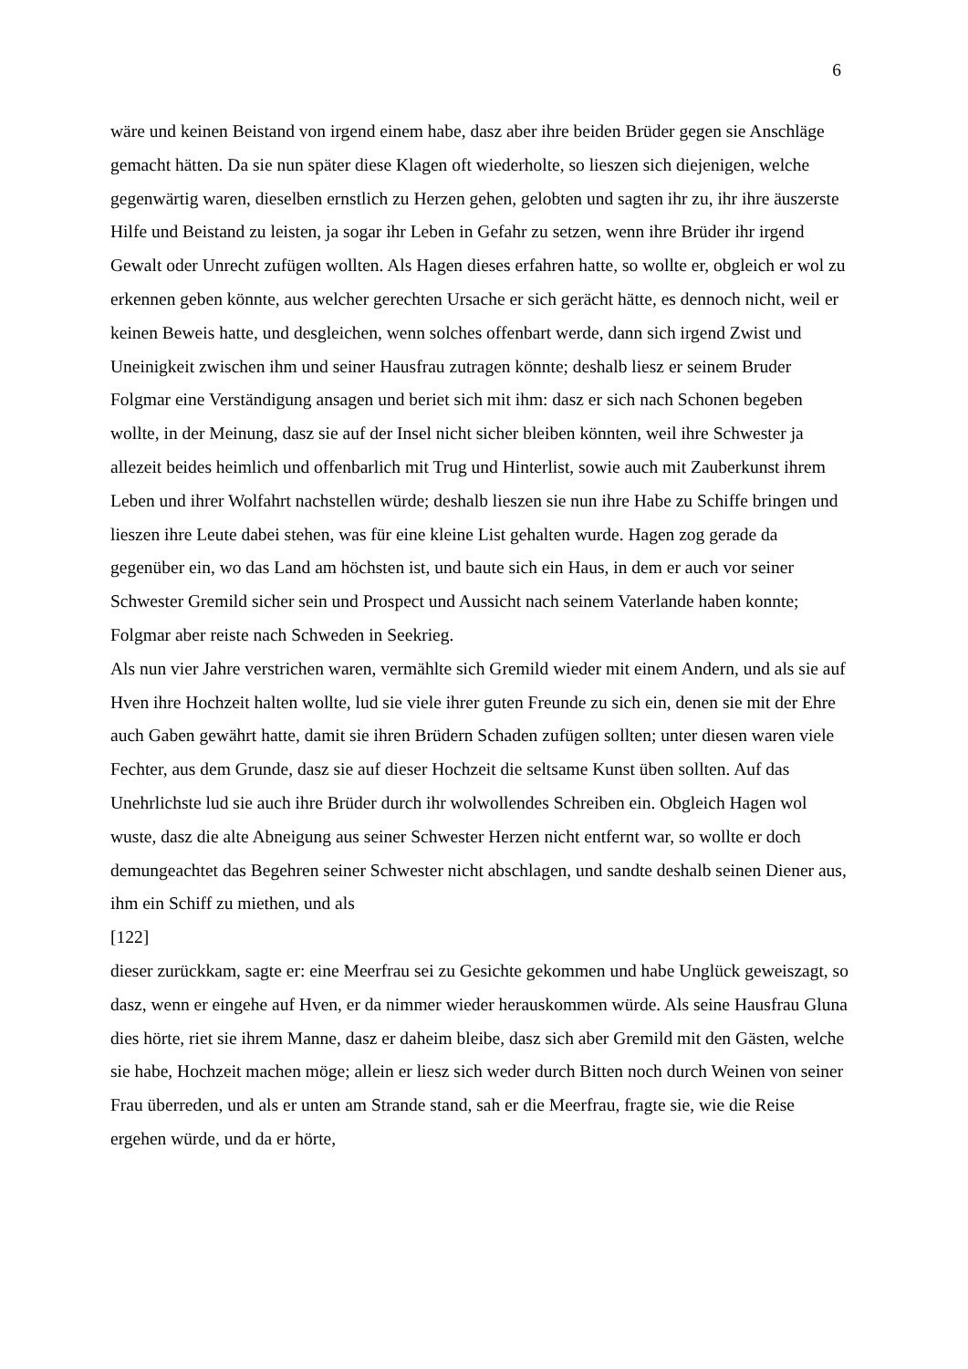6
wäre und keinen Beistand von irgend einem habe, dasz aber ihre beiden Brüder gegen sie Anschläge gemacht hätten. Da sie nun später diese Klagen oft wiederholte, so lieszen sich diejenigen, welche gegenwärtig waren, dieselben ernstlich zu Herzen gehen, gelobten und sagten ihr zu, ihr ihre äuszerste Hilfe und Beistand zu leisten, ja sogar ihr Leben in Gefahr zu setzen, wenn ihre Brüder ihr irgend Gewalt oder Unrecht zufügen wollten. Als Hagen dieses erfahren hatte, so wollte er, obgleich er wol zu erkennen geben könnte, aus welcher gerechten Ursache er sich gerächt hätte, es dennoch nicht, weil er keinen Beweis hatte, und desgleichen, wenn solches offenbart werde, dann sich irgend Zwist und Uneinigkeit zwischen ihm und seiner Hausfrau zutragen könnte; deshalb liesz er seinem Bruder Folgmar eine Verständigung ansagen und beriet sich mit ihm: dasz er sich nach Schonen begeben wollte, in der Meinung, dasz sie auf der Insel nicht sicher bleiben könnten, weil ihre Schwester ja allezeit beides heimlich und offenbarlich mit Trug und Hinterlist, sowie auch mit Zauberkunst ihrem Leben und ihrer Wolfahrt nachstellen würde; deshalb lieszen sie nun ihre Habe zu Schiffe bringen und lieszen ihre Leute dabei stehen, was für eine kleine List gehalten wurde. Hagen zog gerade da gegenüber ein, wo das Land am höchsten ist, und baute sich ein Haus, in dem er auch vor seiner Schwester Gremild sicher sein und Prospect und Aussicht nach seinem Vaterlande haben konnte; Folgmar aber reiste nach Schweden in Seekrieg.
Als nun vier Jahre verstrichen waren, vermählte sich Gremild wieder mit einem Andern, und als sie auf Hven ihre Hochzeit halten wollte, lud sie viele ihrer guten Freunde zu sich ein, denen sie mit der Ehre auch Gaben gewährt hatte, damit sie ihren Brüdern Schaden zufügen sollten; unter diesen waren viele Fechter, aus dem Grunde, dasz sie auf dieser Hochzeit die seltsame Kunst üben sollten. Auf das Unehrlichste lud sie auch ihre Brüder durch ihr wolwollendes Schreiben ein. Obgleich Hagen wol wuste, dasz die alte Abneigung aus seiner Schwester Herzen nicht entfernt war, so wollte er doch demungeachtet das Begehren seiner Schwester nicht abschlagen, und sandte deshalb seinen Diener aus, ihm ein Schiff zu miethen, und als
[122]
dieser zurückkam, sagte er: eine Meerfrau sei zu Gesichte gekommen und habe Unglück geweiszagt, so dasz, wenn er eingehe auf Hven, er da nimmer wieder herauskommen würde. Als seine Hausfrau Gluna dies hörte, riet sie ihrem Manne, dasz er daheim bleibe, dasz sich aber Gremild mit den Gästen, welche sie habe, Hochzeit machen möge; allein er liesz sich weder durch Bitten noch durch Weinen von seiner Frau überreden, und als er unten am Strande stand, sah er die Meerfrau, fragte sie, wie die Reise ergehen würde, und da er hörte,